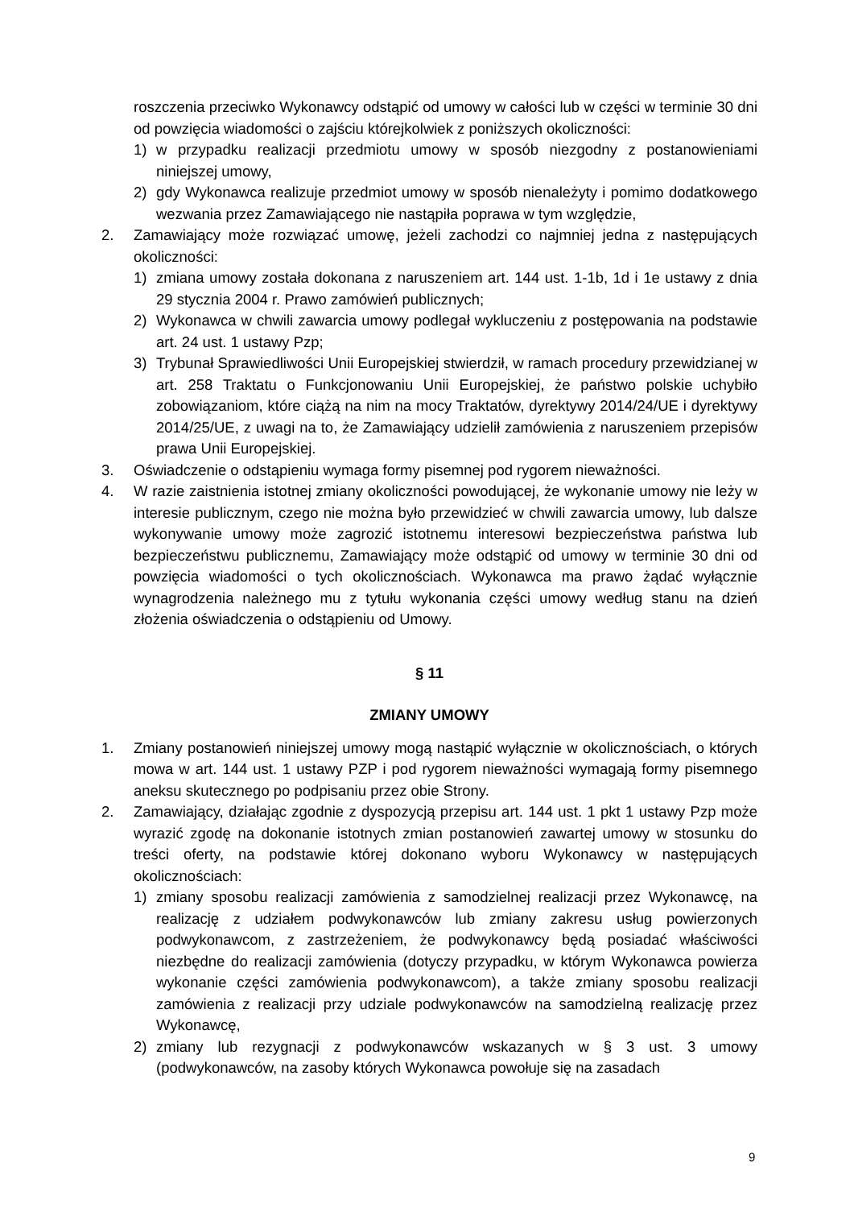roszczenia przeciwko Wykonawcy odstąpić od umowy w całości lub w części w terminie 30 dni od powzięcia wiadomości o zajściu którejkolwiek z poniższych okoliczności:
1) w przypadku realizacji przedmiotu umowy w sposób niezgodny z postanowieniami niniejszej umowy,
2) gdy Wykonawca realizuje przedmiot umowy w sposób nienależyty i pomimo dodatkowego wezwania przez Zamawiającego nie nastąpiła poprawa w tym względzie,
2. Zamawiający może rozwiązać umowę, jeżeli zachodzi co najmniej jedna z następujących okoliczności:
1) zmiana umowy została dokonana z naruszeniem art. 144 ust. 1-1b, 1d i 1e ustawy z dnia 29 stycznia 2004 r. Prawo zamówień publicznych;
2) Wykonawca w chwili zawarcia umowy podlegał wykluczeniu z postępowania na podstawie art. 24 ust. 1 ustawy Pzp;
3) Trybunał Sprawiedliwości Unii Europejskiej stwierdził, w ramach procedury przewidzianej w art. 258 Traktatu o Funkcjonowaniu Unii Europejskiej, że państwo polskie uchybiło zobowiązaniom, które ciążą na nim na mocy Traktatów, dyrektywy 2014/24/UE i dyrektywy 2014/25/UE, z uwagi na to, że Zamawiający udzielił zamówienia z naruszeniem przepisów prawa Unii Europejskiej.
3. Oświadczenie o odstąpieniu wymaga formy pisemnej pod rygorem nieważności.
4. W razie zaistnienia istotnej zmiany okoliczności powodującej, że wykonanie umowy nie leży w interesie publicznym, czego nie można było przewidzieć w chwili zawarcia umowy, lub dalsze wykonywanie umowy może zagrozić istotnemu interesowi bezpieczeństwa państwa lub bezpieczeństwu publicznemu, Zamawiający może odstąpić od umowy w terminie 30 dni od powzięcia wiadomości o tych okolicznościach. Wykonawca ma prawo żądać wyłącznie wynagrodzenia należnego mu z tytułu wykonania części umowy według stanu na dzień złożenia oświadczenia o odstąpieniu od Umowy.
§ 11
ZMIANY UMOWY
1. Zmiany postanowień niniejszej umowy mogą nastąpić wyłącznie w okolicznościach, o których mowa w art. 144 ust. 1 ustawy PZP i pod rygorem nieważności wymagają formy pisemnego aneksu skutecznego po podpisaniu przez obie Strony.
2. Zamawiający, działając zgodnie z dyspozycją przepisu art. 144 ust. 1 pkt 1 ustawy Pzp może wyrazić zgodę na dokonanie istotnych zmian postanowień zawartej umowy w stosunku do treści oferty, na podstawie której dokonano wyboru Wykonawcy w następujących okolicznościach:
1) zmiany sposobu realizacji zamówienia z samodzielnej realizacji przez Wykonawcę, na realizację z udziałem podwykonawców lub zmiany zakresu usług powierzonych podwykonawcom, z zastrzeżeniem, że podwykonawcy będą posiadać właściwości niezbędne do realizacji zamówienia (dotyczy przypadku, w którym Wykonawca powierza wykonanie części zamówienia podwykonawcom), a także zmiany sposobu realizacji zamówienia z realizacji przy udziale podwykonawców na samodzielną realizację przez Wykonawcę,
2) zmiany lub rezygnacji z podwykonawców wskazanych w § 3 ust. 3 umowy (podwykonawców, na zasoby których Wykonawca powołuje się na zasadach
9